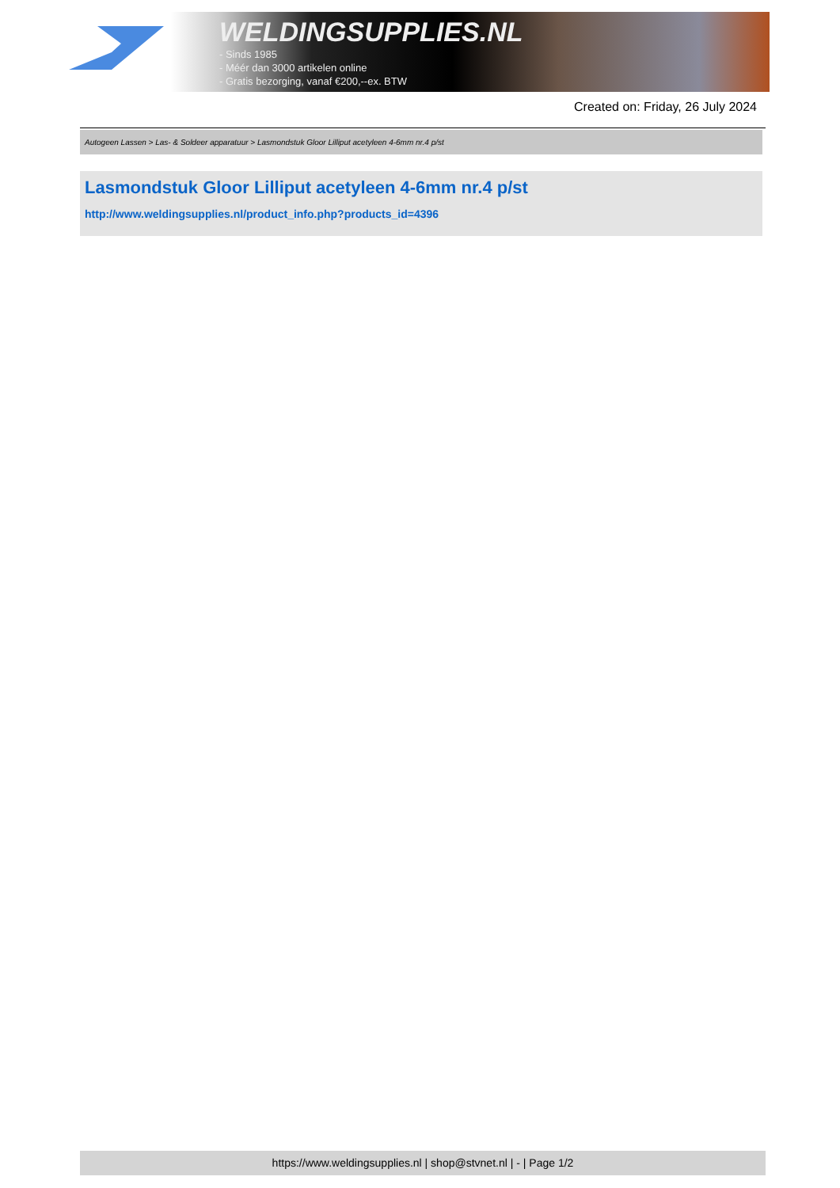WELDINGSUPPLIES.NL
- Sinds 1985
- Méér dan 3000 artikelen online
- Gratis bezorging, vanaf €200,--ex. BTW
Created on: Friday, 26 July 2024
Autogeen Lassen > Las- & Soldeer apparatuur > Lasmondstuk Gloor Lilliput acetyleen 4-6mm nr.4 p/st
Lasmondstuk Gloor Lilliput acetyleen 4-6mm nr.4 p/st
http://www.weldingsupplies.nl/product_info.php?products_id=4396
https://www.weldingsupplies.nl | shop@stvnet.nl | - | Page 1/2